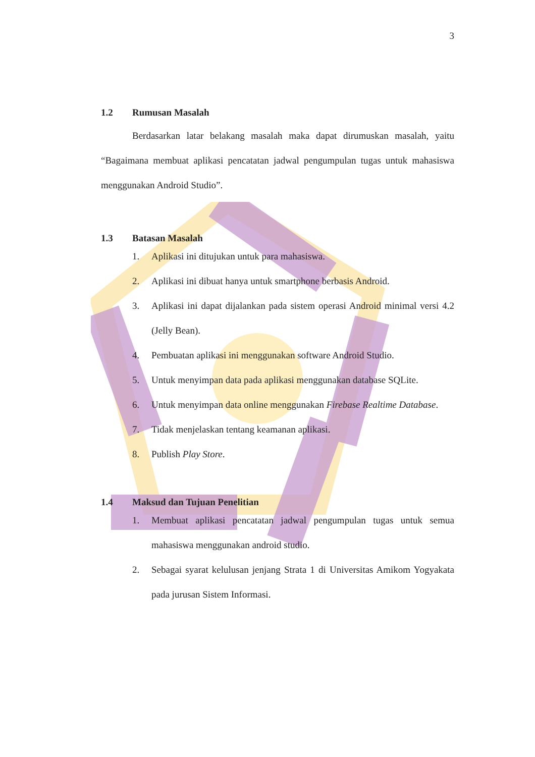3
1.2 Rumusan Masalah
Berdasarkan latar belakang masalah maka dapat dirumuskan masalah, yaitu “Bagaimana membuat aplikasi pencatatan jadwal pengumpulan tugas untuk mahasiswa menggunakan Android Studio”.
1.3 Batasan Masalah
1. Aplikasi ini ditujukan untuk para mahasiswa.
2. Aplikasi ini dibuat hanya untuk smartphone berbasis Android.
3. Aplikasi ini dapat dijalankan pada sistem operasi Android minimal versi 4.2 (Jelly Bean).
4. Pembuatan aplikasi ini menggunakan software Android Studio.
5. Untuk menyimpan data pada aplikasi menggunakan database SQLite.
6. Untuk menyimpan data online menggunakan Firebase Realtime Database.
7. Tidak menjelaskan tentang keamanan aplikasi.
8. Publish Play Store.
1.4 Maksud dan Tujuan Penelitian
1. Membuat aplikasi pencatatan jadwal pengumpulan tugas untuk semua mahasiswa menggunakan android studio.
2. Sebagai syarat kelulusan jenjang Strata 1 di Universitas Amikom Yogyakata pada jurusan Sistem Informasi.